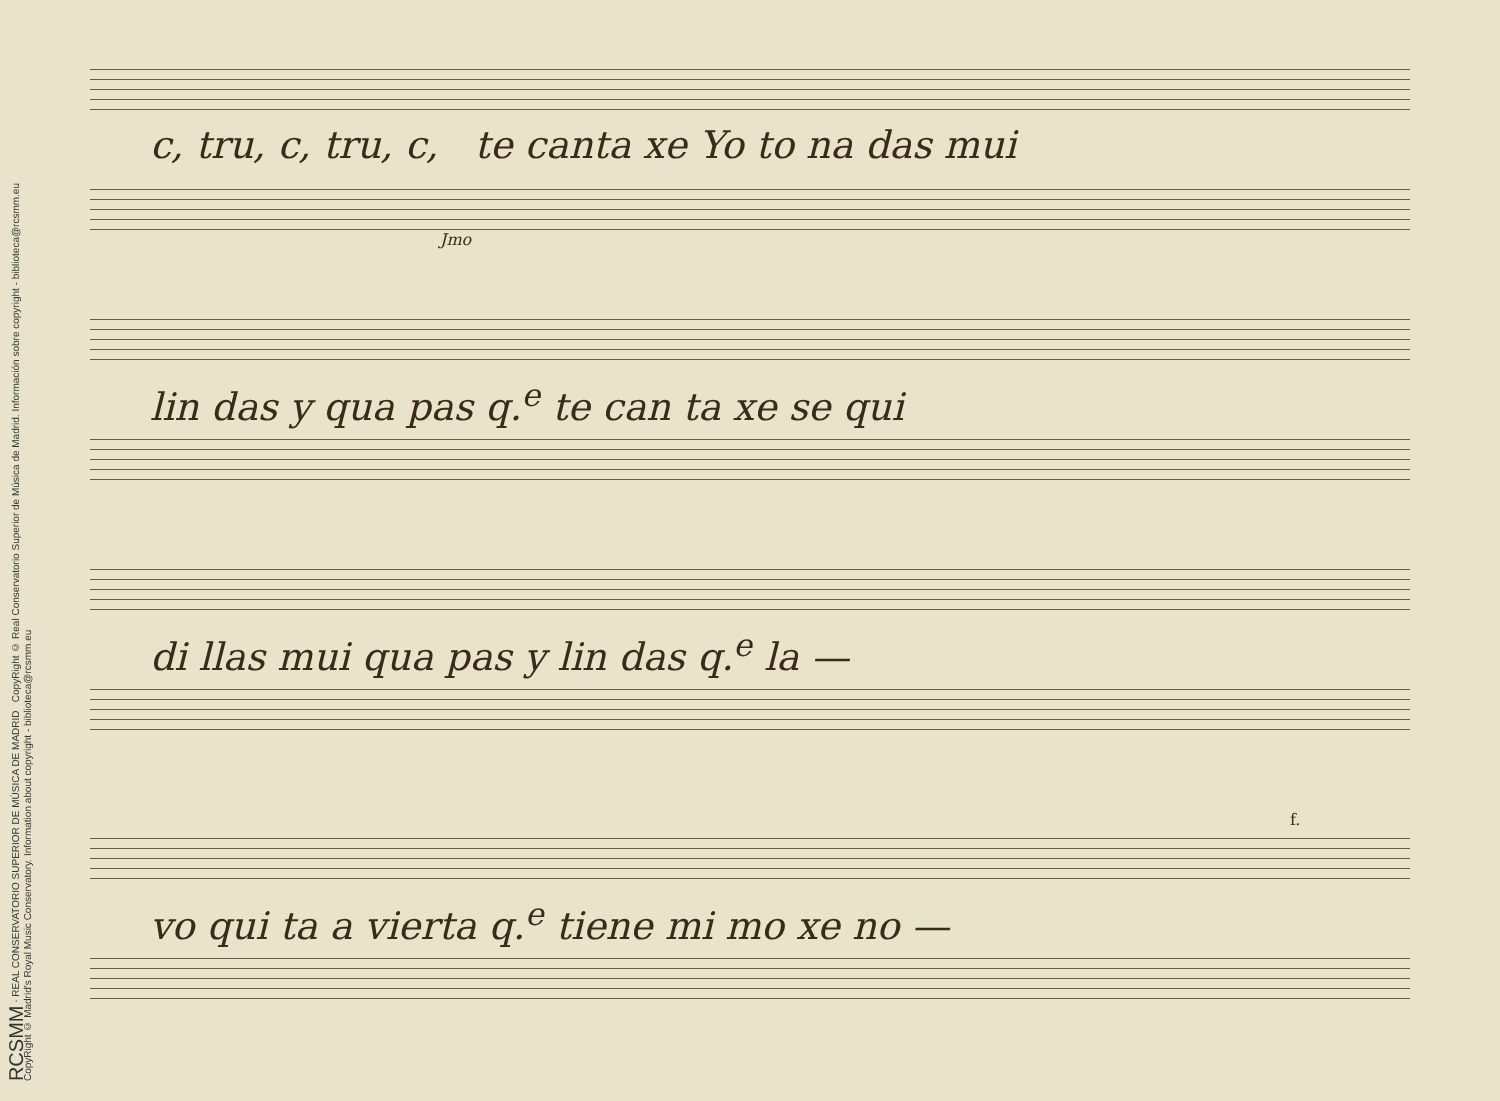RCSMM · REAL CONSERVATORIO SUPERIOR DE MÚSICA DE MADRID CopyRight © Real Conservatorio Superior de Música de Madrid. Información sobre copyright - biblioteca@rcsmm.eu
CopyRight © Madrid's Royal Music Conservatory. Information about copyright - biblioteca@rcsmm.eu
c, tru, c, tru, c, te canta xe Yo to na das mui
Jmo
lin das y qua pas q.<sup>e</sup> te can ta xe se qui
di llas mui qua pas y lin das q.<sup>e</sup> la —
f.
vo qui ta a vierta q.<sup>e</sup> tiene mi mo xe no —